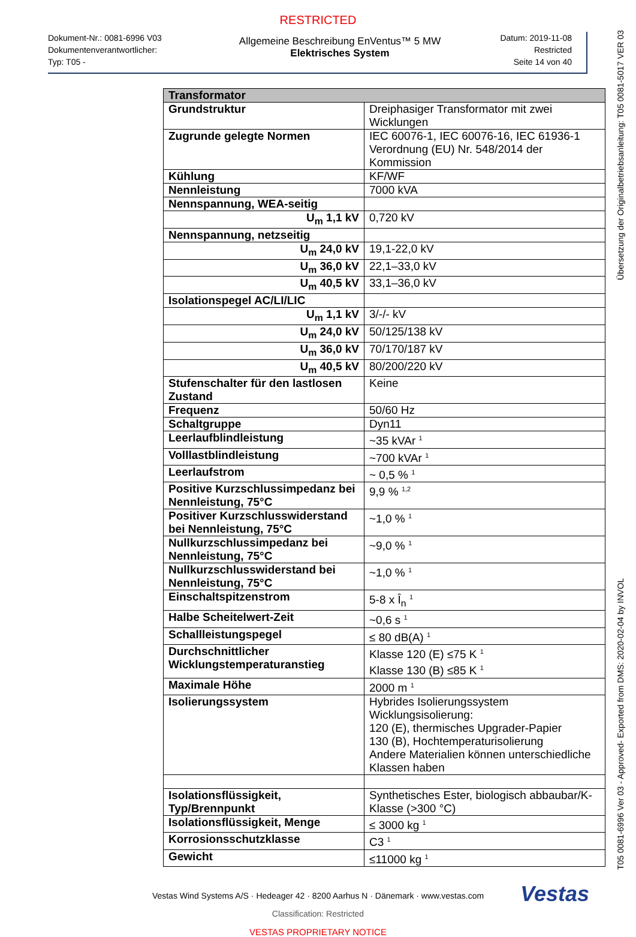RESTRICTED
Dokument-Nr.: 0081-6996 V03
Dokumentenverantwortlicher:
Typ: T05 -
Allgemeine Beschreibung EnVentus™ 5 MW
Elektrisches System
Datum: 2019-11-08
Restricted
Seite 14 von 40
| Transformator | |
| --- | --- |
| Grundstruktur | Dreiphasiger Transformator mit zwei Wicklungen |
| Zugrunde gelegte Normen | IEC 60076-1, IEC 60076-16, IEC 61936-1 Verordnung (EU) Nr. 548/2014 der Kommission |
| Kühlung | KF/WF |
| Nennleistung | 7000 kVA |
| Nennspannung, WEA-seitig | |
| U<sub>m</sub> 1,1 kV | 0,720 kV |
| Nennspannung, netzseitig | |
| U<sub>m</sub> 24,0 kV | 19,1-22,0 kV |
| U<sub>m</sub> 36,0 kV | 22,1–33,0 kV |
| U<sub>m</sub> 40,5 kV | 33,1–36,0 kV |
| Isolationspegel AC/LI/LIC | |
| U<sub>m</sub> 1,1 kV | 3/-/- kV |
| U<sub>m</sub> 24,0 kV | 50/125/138 kV |
| U<sub>m</sub> 36,0 kV | 70/170/187 kV |
| U<sub>m</sub> 40,5 kV | 80/200/220 kV |
| Stufenschalter für den lastlosen Zustand | Keine |
| Frequenz | 50/60 Hz |
| Schaltgruppe | Dyn11 |
| Leerlaufblindleistung | ~35 kVAr <sup>1</sup> |
| Volllastblindleistung | ~700 kVAr <sup>1</sup> |
| Leerlaufstrom | ~ 0,5 % <sup>1</sup> |
| Positive Kurzschlussimpedanz bei Nennleistung, 75°C | 9,9 % <sup>1,2</sup> |
| Positiver Kurzschlusswiderstand bei Nennleistung, 75°C | ~1,0 % <sup>1</sup> |
| Nullkurzschlussimpedanz bei Nennleistung, 75°C | ~9,0 % <sup>1</sup> |
| Nullkurzschlusswiderstand bei Nennleistung, 75°C | ~1,0 % <sup>1</sup> |
| Einschaltspitzenstrom | 5-8 x Î<sub>n</sub> <sup>1</sup> |
| Halbe Scheitelwert-Zeit | ~0,6 s <sup>1</sup> |
| Schallleistungspegel | ≤ 80 dB(A) <sup>1</sup> |
| Durchschnittlicher Wicklungstemperaturanstieg | Klasse 120 (E) ≤75 K <sup>1</sup> Klasse 130 (B) ≤85 K <sup>1</sup> |
| Maximale Höhe | 2000 m <sup>1</sup> |
| Isolierungssystem | Hybrides Isolierungssystem Wicklungsisolierung: 120 (E), thermisches Upgrader-Papier 130 (B), Hochtemperaturisolierung Andere Materialien können unterschiedliche Klassen haben |
| Isolationsflüssigkeit, Typ/Brennpunkt | Synthetisches Ester, biologisch abbaubar/K-Klasse (>300 °C) |
| Isolationsflüssigkeit, Menge | ≤ 3000 kg <sup>1</sup> |
| Korrosionsschutzklasse | C3 <sup>1</sup> |
| Gewicht | ≤11000 kg <sup>1</sup> |
Vestas Wind Systems A/S · Hedeager 42 · 8200 Aarhus N · Dänemark · www.vestas.com
Vestas
Classification: Restricted
VESTAS PROPRIETARY NOTICE
T05 0081-6996 Ver 03 - Approved- Exported from DMS: 2020-02-04 by INVOL Übersetzung der Originalbetriebsanleitung: T05 0081-5017 VER 03